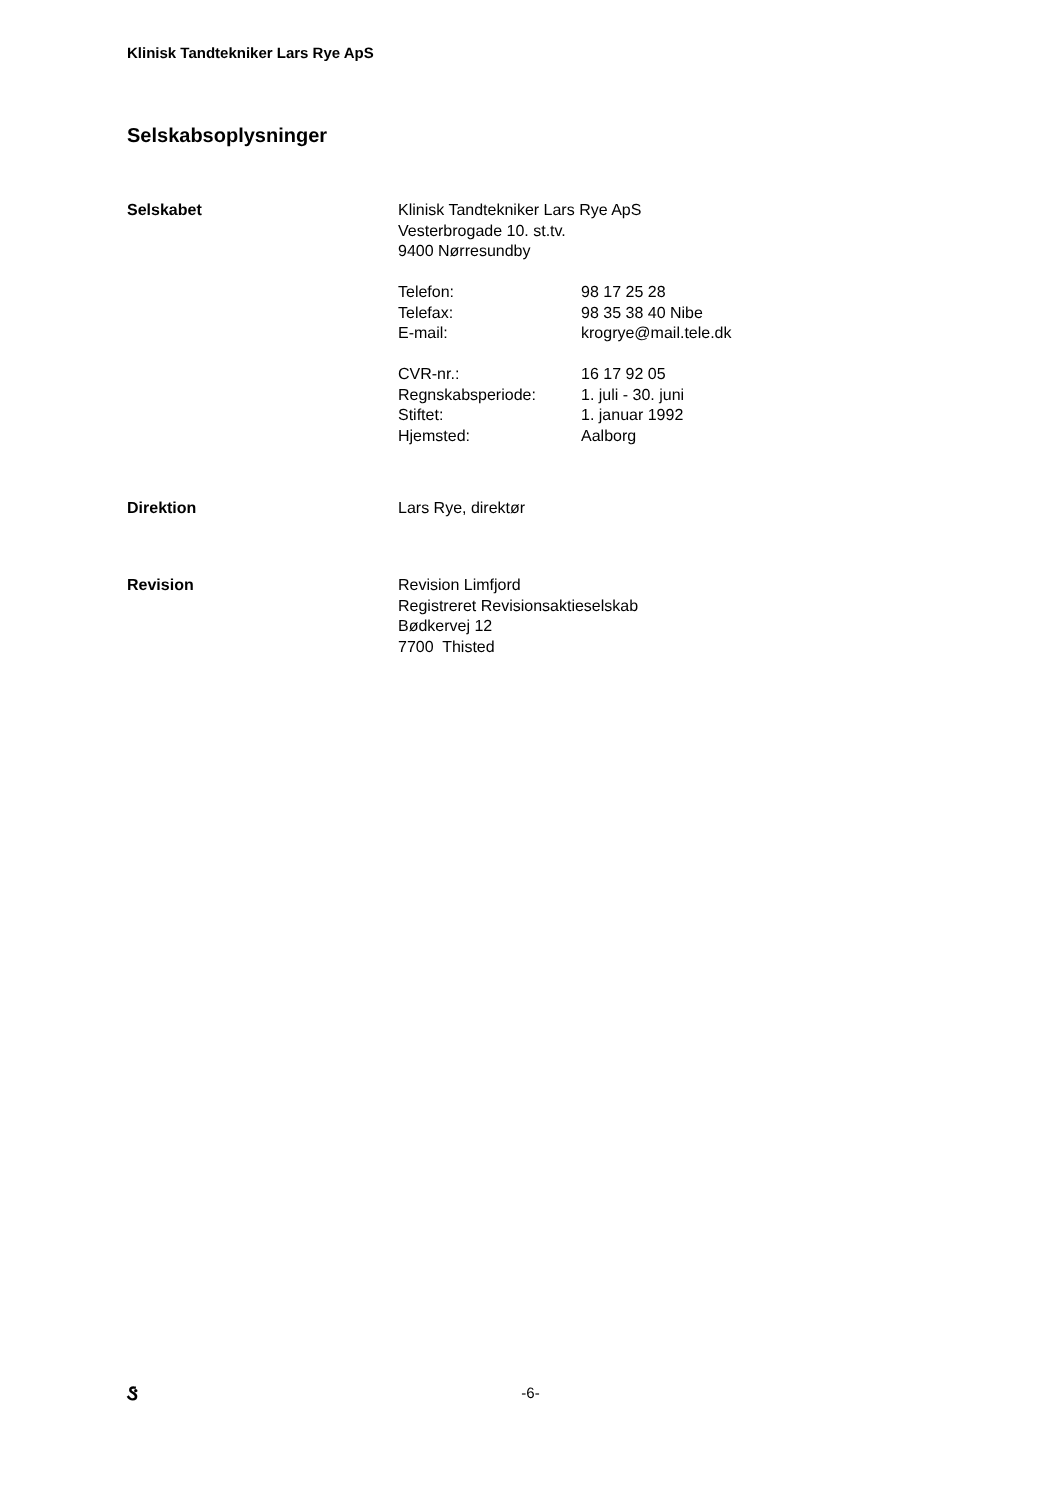Klinisk Tandtekniker Lars Rye ApS
Selskabsoplysninger
Selskabet Klinisk Tandtekniker Lars Rye ApS
Vesterbrogade 10. st.tv.
9400 Nørresundby
| Telefon: | 98 17 25 28 |
| Telefax: | 98 35 38 40 Nibe |
| E-mail: | krogrye@mail.tele.dk |
| CVR-nr.: | 16 17 92 05 |
| Regnskabsperiode: | 1. juli - 30. juni |
| Stiftet: | 1. januar 1992 |
| Hjemsted: | Aalborg |
Direktion Lars Rye, direktør
Revision Revision Limfjord
Registreret Revisionsaktieselskab
Bødkervej 12
7700 Thisted
ઙ
-6-